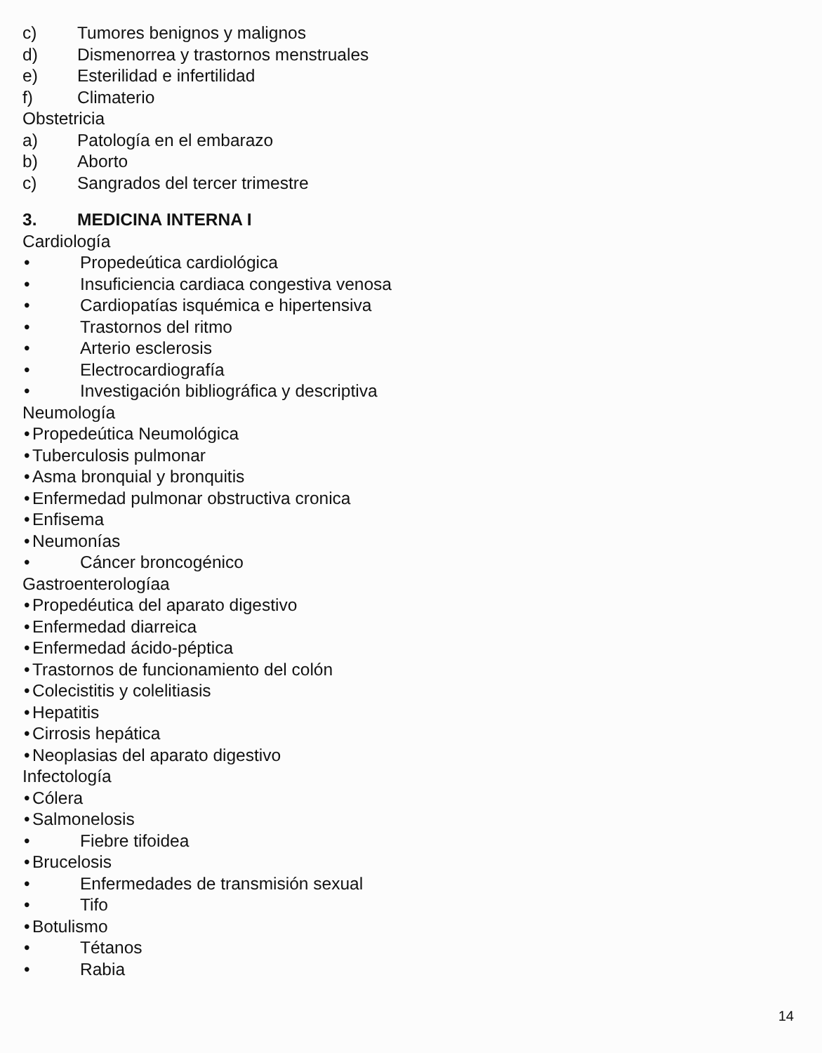c) Tumores benignos y malignos
d) Dismenorrea y trastornos menstruales
e) Esterilidad e infertilidad
f) Climaterio
Obstetricia
a) Patología en el embarazo
b) Aborto
c) Sangrados del tercer trimestre
3. MEDICINA INTERNA I
Cardiología
• Propedeútica cardiológica
• Insuficiencia cardiaca congestiva venosa
• Cardiopatías isquémica e hipertensiva
• Trastornos del ritmo
• Arterio esclerosis
• Electrocardiografía
• Investigación bibliográfica y descriptiva
Neumología
• Propedeútica Neumológica
• Tuberculosis pulmonar
• Asma bronquial y bronquitis
• Enfermedad pulmonar obstructiva cronica
• Enfisema
• Neumonías
• Cáncer broncogénico
Gastroenterologíaa
• Propedéutica del aparato digestivo
• Enfermedad diarreica
• Enfermedad ácido-péptica
• Trastornos de funcionamiento del colón
• Colecistitis y colelitiasis
• Hepatitis
• Cirrosis hepática
• Neoplasias del aparato digestivo
Infectología
• Cólera
• Salmonelosis
• Fiebre tifoidea
• Brucelosis
• Enfermedades de transmisión sexual
• Tifo
• Botulismo
• Tétanos
• Rabia
14